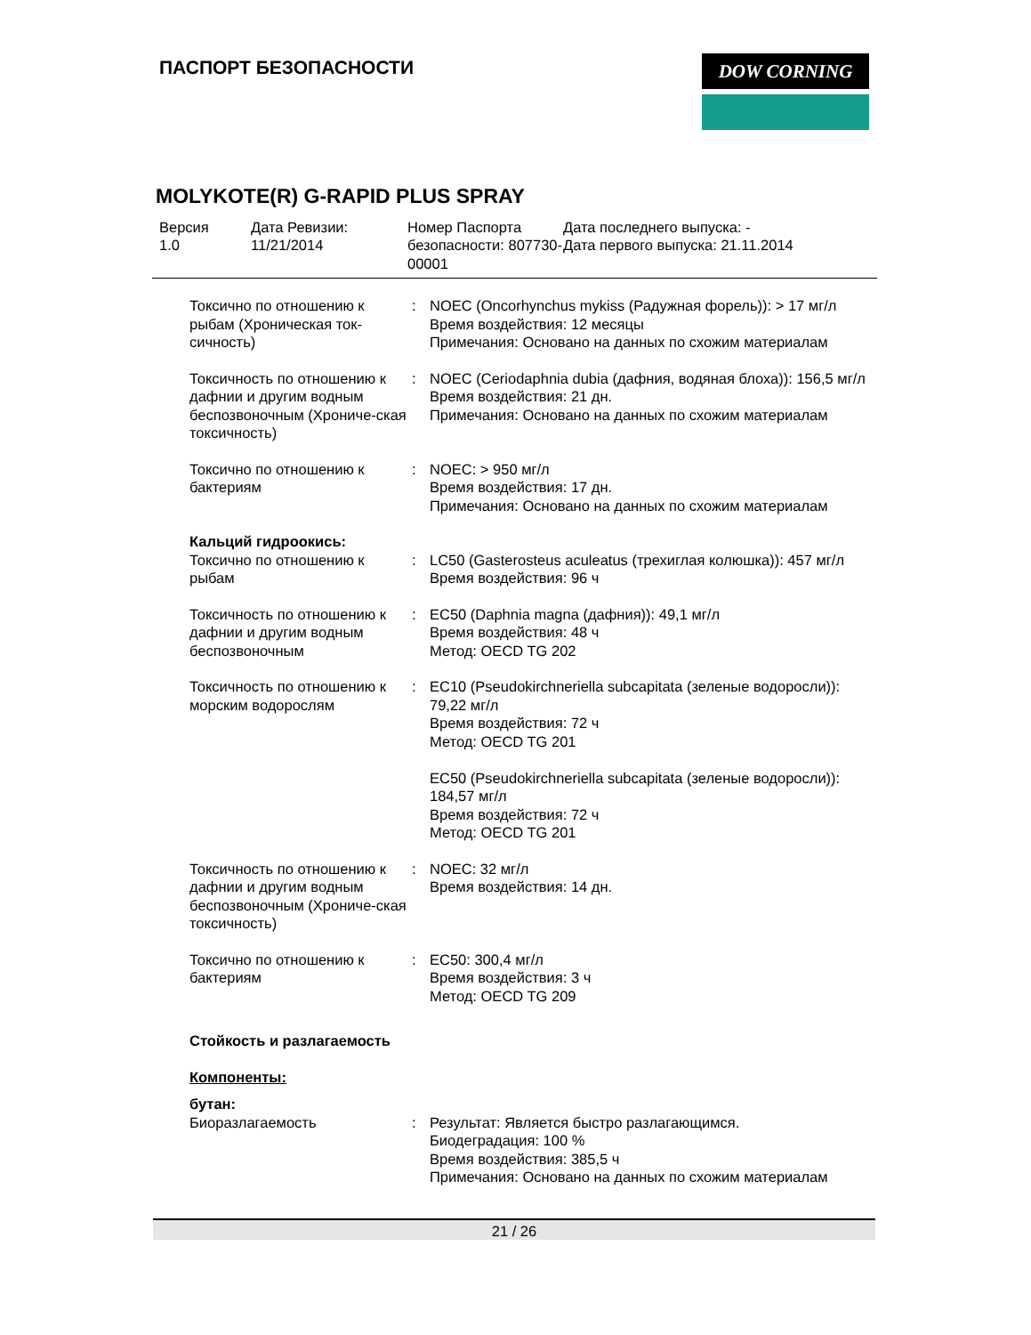ПАСПОРТ БЕЗОПАСНОСТИ
DOW CORNING
MOLYKOTE(R) G-RAPID PLUS SPRAY
Версия
1.0
Дата Ревизии:
11/21/2014
Номер Паспорта безопасности: 807730-00001
Дата последнего выпуска: -
Дата первого выпуска: 21.11.2014
Токсично по отношению к рыбам (Хроническая ток-сичность)
: NOEC (Oncorhynchus mykiss (Радужная форель)): > 17 мг/л
Время воздействия: 12 месяцы
Примечания: Основано на данных по схожим материалам
Токсичность по отношению к дафнии и другим водным беспозвоночным (Хрониче-ская токсичность)
: NOEC (Ceriodaphnia dubia (дафния, водяная блоха)): 156,5 мг/л
Время воздействия: 21 дн.
Примечания: Основано на данных по схожим материалам
Токсично по отношению к бактериям
: NOEC: > 950 мг/л
Время воздействия: 17 дн.
Примечания: Основано на данных по схожим материалам
Кальций гидроокись:
Токсично по отношению к рыбам
: LC50 (Gasterosteus aculeatus (трехиглая колюшка)): 457 мг/л
Время воздействия: 96 ч
Токсичность по отношению к дафнии и другим водным беспозвоночным
: EC50 (Daphnia magna (дафния)): 49,1 мг/л
Время воздействия: 48 ч
Метод: OECD TG 202
Токсичность по отношению к морским водорослям
: EC10 (Pseudokirchneriella subcapitata (зеленые водоросли)): 79,22 мг/л
Время воздействия: 72 ч
Метод: OECD TG 201
EC50 (Pseudokirchneriella subcapitata (зеленые водоросли)): 184,57 мг/л
Время воздействия: 72 ч
Метод: OECD TG 201
Токсичность по отношению к дафнии и другим водным беспозвоночным (Хрониче-ская токсичность)
: NOEC: 32 мг/л
Время воздействия: 14 дн.
Токсично по отношению к бактериям
: EC50: 300,4 мг/л
Время воздействия: 3 ч
Метод: OECD TG 209
Стойкость и разлагаемость
Компоненты:
бутан:
Биоразлагаемость : Результат: Является быстро разлагающимся.
Биодеградация: 100 %
Время воздействия: 385,5 ч
Примечания: Основано на данных по схожим материалам
21 / 26